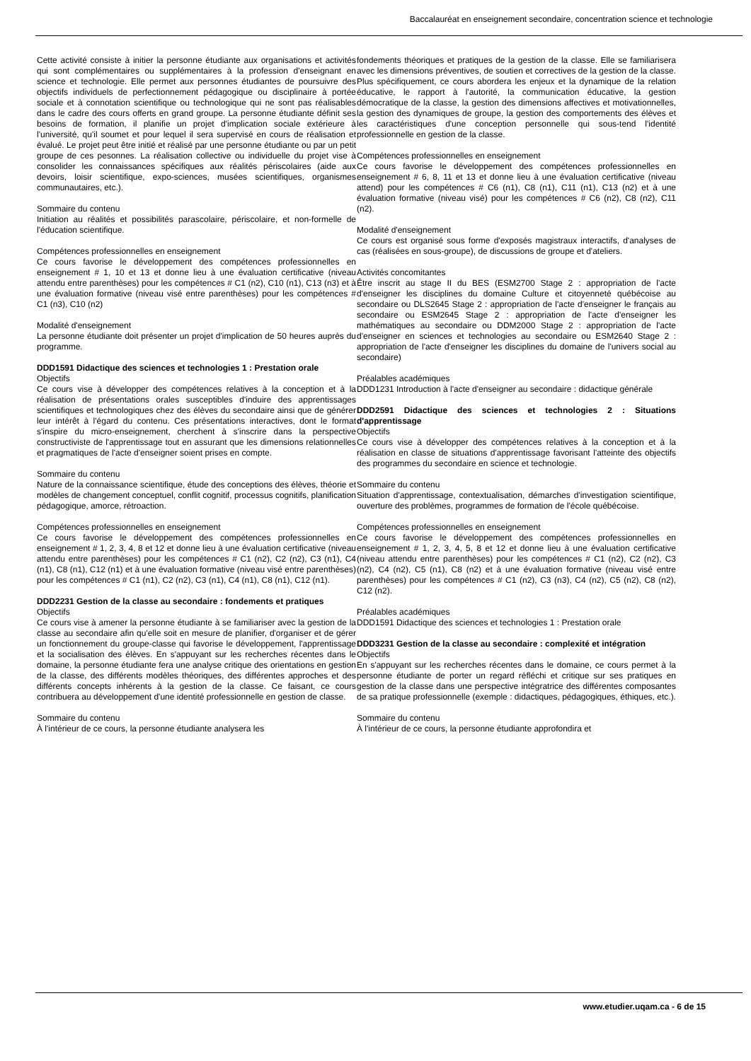Baccalauréat en enseignement secondaire, concentration science et technologie
Cette activité consiste à initier la personne étudiante aux organisations et activités qui sont complémentaires ou supplémentaires à la profession d'enseignant en science et technologie. Elle permet aux personnes étudiantes de poursuivre des objectifs individuels de perfectionnement pédagogique ou disciplinaire à portée sociale et à connotation scientifique ou technologique qui ne sont pas réalisables dans le cadre des cours offerts en grand groupe. La personne étudiante définit ses besoins de formation, il planifie un projet d'implication sociale extérieure à l'université, qu'il soumet et pour lequel il sera supervisé en cours de réalisation et évalué. Le projet peut être initié et réalisé par une personne étudiante ou par un petit groupe de ces pesonnes. La réalisation collective ou individuelle du projet vise à consolider les connaissances spécifiques aux réalités périscolaires (aide aux devoirs, loisir scientifique, expo-sciences, musées scientifiques, organismes communautaires, etc.).
Sommaire du contenu
Initiation au réalités et possibilités parascolaire, périscolaire, et non-formelle de l'éducation scientifique.
Compétences professionnelles en enseignement
Ce cours favorise le développement des compétences professionnelles en enseignement # 1, 10 et 13 et donne lieu à une évaluation certificative (niveau attendu entre parenthèses) pour les compétences # C1 (n2), C10 (n1), C13 (n3) et à une évaluation formative (niveau visé entre parenthèses) pour les compétences # C1 (n3), C10 (n2)
Modalité d'enseignement
La personne étudiante doit présenter un projet d'implication de 50 heures auprès du programme.
DDD1591 Didactique des sciences et technologies 1 : Prestation orale
Objectifs
Ce cours vise à développer des compétences relatives à la conception et à la réalisation de présentations orales susceptibles d'induire des apprentissages scientifiques et technologiques chez des élèves du secondaire ainsi que de générer leur intérêt à l'égard du contenu. Ces présentations interactives, dont le format s'inspire du micro-enseignement, cherchent à s'inscrire dans la perspective constructiviste de l'apprentissage tout en assurant que les dimensions relationnelles et pragmatiques de l'acte d'enseigner soient prises en compte.
Sommaire du contenu
Nature de la connaissance scientifique, étude des conceptions des élèves, théorie et modèles de changement conceptuel, conflit cognitif, processus cognitifs, planification pédagogique, amorce, rétroaction.
Compétences professionnelles en enseignement
Ce cours favorise le développement des compétences professionnelles en enseignement # 1, 2, 3, 4, 8 et 12 et donne lieu à une évaluation certificative (niveau attendu entre parenthèses) pour les compétences # C1 (n2), C2 (n2), C3 (n1), C4 (n1), C8 (n1), C12 (n1) et à une évaluation formative (niveau visé entre parenthèses) pour les compétences # C1 (n1), C2 (n2), C3 (n1), C4 (n1), C8 (n1), C12 (n1).
DDD2231 Gestion de la classe au secondaire : fondements et pratiques
Objectifs
Ce cours vise à amener la personne étudiante à se familiariser avec la gestion de la classe au secondaire afin qu'elle soit en mesure de planifier, d'organiser et de gérer un fonctionnement du groupe-classe qui favorise le développement, l'apprentissage et la socialisation des élèves. En s'appuyant sur les recherches récentes dans le domaine, la personne étudiante fera une analyse critique des orientations en gestion de la classe, des différents modèles théoriques, des différentes approches et des différents concepts inhérents à la gestion de la classe. Ce faisant, ce cours contribuera au développement d'une identité professionnelle en gestion de classe.
Sommaire du contenu
À l'intérieur de ce cours, la personne étudiante analysera les
fondements théoriques et pratiques de la gestion de la classe. Elle se familiarisera avec les dimensions préventives, de soutien et correctives de la gestion de la classe. Plus spécifiquement, ce cours abordera les enjeux et la dynamique de la relation éducative, le rapport à l'autorité, la communication éducative, la gestion démocratique de la classe, la gestion des dimensions affectives et motivationnelles, la gestion des dynamiques de groupe, la gestion des comportements des élèves et les caractéristiques d'une conception personnelle qui sous-tend l'identité professionnelle en gestion de la classe.
Compétences professionnelles en enseignement
Ce cours favorise le développement des compétences professionnelles en enseignement # 6, 8, 11 et 13 et donne lieu à une évaluation certificative (niveau attend) pour les compétences # C6 (n1), C8 (n1), C11 (n1), C13 (n2) et à une évaluation formative (niveau visé) pour les compétences # C6 (n2), C8 (n2), C11 (n2).
Modalité d'enseignement
Ce cours est organisé sous forme d'exposés magistraux interactifs, d'analyses de cas (réalisées en sous-groupe), de discussions de groupe et d'ateliers.
Activités concomitantes
Être inscrit au stage II du BES (ESM2700 Stage 2 : appropriation de l'acte d'enseigner les disciplines du domaine Culture et citoyenneté québécoise au secondaire ou DLS2645 Stage 2 : appropriation de l'acte d'enseigner le français au secondaire ou ESM2645 Stage 2 : appropriation de l'acte d'enseigner les mathématiques au secondaire ou DDM2000 Stage 2 : appropriation de l'acte d'enseigner en sciences et technologies au secondaire ou ESM2640 Stage 2 : appropriation de l'acte d'enseigner les disciplines du domaine de l'univers social au secondaire)
Préalables académiques
DDD1231 Introduction à l'acte d'enseigner au secondaire : didactique générale
DDD2591 Didactique des sciences et technologies 2 : Situations d'apprentissage
Objectifs
Ce cours vise à développer des compétences relatives à la conception et à la réalisation en classe de situations d'apprentissage favorisant l'atteinte des objectifs des programmes du secondaire en science et technologie.
Sommaire du contenu
Situation d'apprentissage, contextualisation, démarches d'investigation scientifique, ouverture des problèmes, programmes de formation de l'école québécoise.
Compétences professionnelles en enseignement
Ce cours favorise le développement des compétences professionnelles en enseignement # 1, 2, 3, 4, 5, 8 et 12 et donne lieu à une évaluation certificative (niveau attendu entre parenthèses) pour les compétences # C1 (n2), C2 (n2), C3 (n2), C4 (n2), C5 (n1), C8 (n2) et à une évaluation formative (niveau visé entre parenthèses) pour les compétences # C1 (n2), C3 (n3), C4 (n2), C5 (n2), C8 (n2), C12 (n2).
Préalables académiques
DDD1591 Didactique des sciences et technologies 1 : Prestation orale
DDD3231 Gestion de la classe au secondaire : complexité et intégration
Objectifs
En s'appuyant sur les recherches récentes dans le domaine, ce cours permet à la personne étudiante de porter un regard réfléchi et critique sur ses pratiques en gestion de la classe dans une perspective intégratrice des différentes composantes de sa pratique professionnelle (exemple : didactiques, pédagogiques, éthiques, etc.).
Sommaire du contenu
À l'intérieur de ce cours, la personne étudiante approfondira et
www.etudier.uqam.ca - 6 de 15